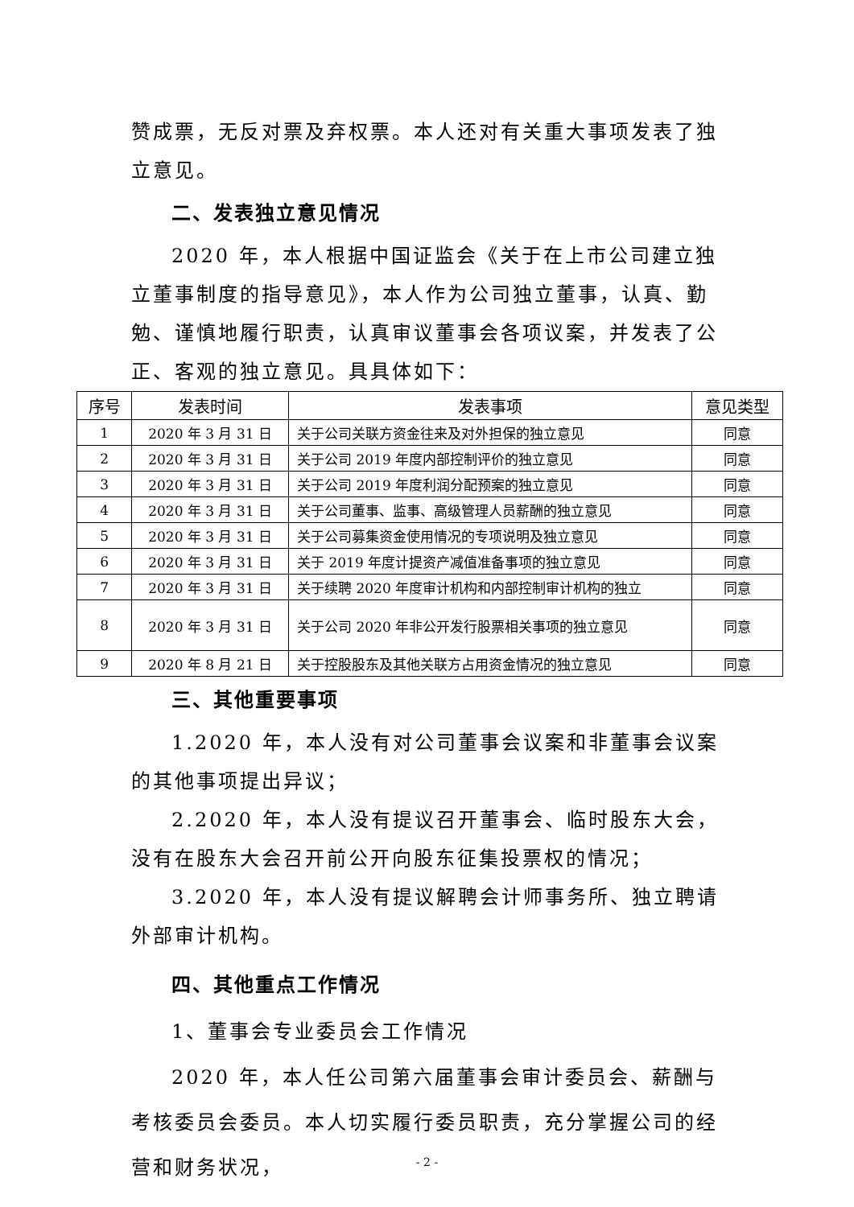赞成票，无反对票及弃权票。本人还对有关重大事项发表了独立意见。
二、发表独立意见情况
2020 年，本人根据中国证监会《关于在上市公司建立独立董事制度的指导意见》，本人作为公司独立董事，认真、勤勉、谨慎地履行职责，认真审议董事会各项议案，并发表了公正、客观的独立意见。具具体如下：
| 序号 | 发表时间 | 发表事项 | 意见类型 |
| --- | --- | --- | --- |
| 1 | 2020 年 3 月 31 日 | 关于公司关联方资金往来及对外担保的独立意见 | 同意 |
| 2 | 2020 年 3 月 31 日 | 关于公司 2019 年度内部控制评价的独立意见 | 同意 |
| 3 | 2020 年 3 月 31 日 | 关于公司 2019 年度利润分配预案的独立意见 | 同意 |
| 4 | 2020 年 3 月 31 日 | 关于公司董事、监事、高级管理人员薪酬的独立意见 | 同意 |
| 5 | 2020 年 3 月 31 日 | 关于公司募集资金使用情况的专项说明及独立意见 | 同意 |
| 6 | 2020 年 3 月 31 日 | 关于 2019 年度计提资产减值准备事项的独立意见 | 同意 |
| 7 | 2020 年 3 月 31 日 | 关于续聘 2020 年度审计机构和内部控制审计机构的独立 | 同意 |
| 8 | 2020 年 3 月 31 日 | 关于公司 2020 年非公开发行股票相关事项的独立意见 | 同意 |
| 9 | 2020 年 8 月 21 日 | 关于控股股东及其他关联方占用资金情况的独立意见 | 同意 |
三、其他重要事项
1.2020 年，本人没有对公司董事会议案和非董事会议案的其他事项提出异议；
2.2020 年，本人没有提议召开董事会、临时股东大会，没有在股东大会召开前公开向股东征集投票权的情况；
3.2020 年，本人没有提议解聘会计师事务所、独立聘请外部审计机构。
四、其他重点工作情况
1、董事会专业委员会工作情况
2020 年，本人任公司第六届董事会审计委员会、薪酬与考核委员会委员。本人切实履行委员职责，充分掌握公司的经营和财务状况，
- 2 -